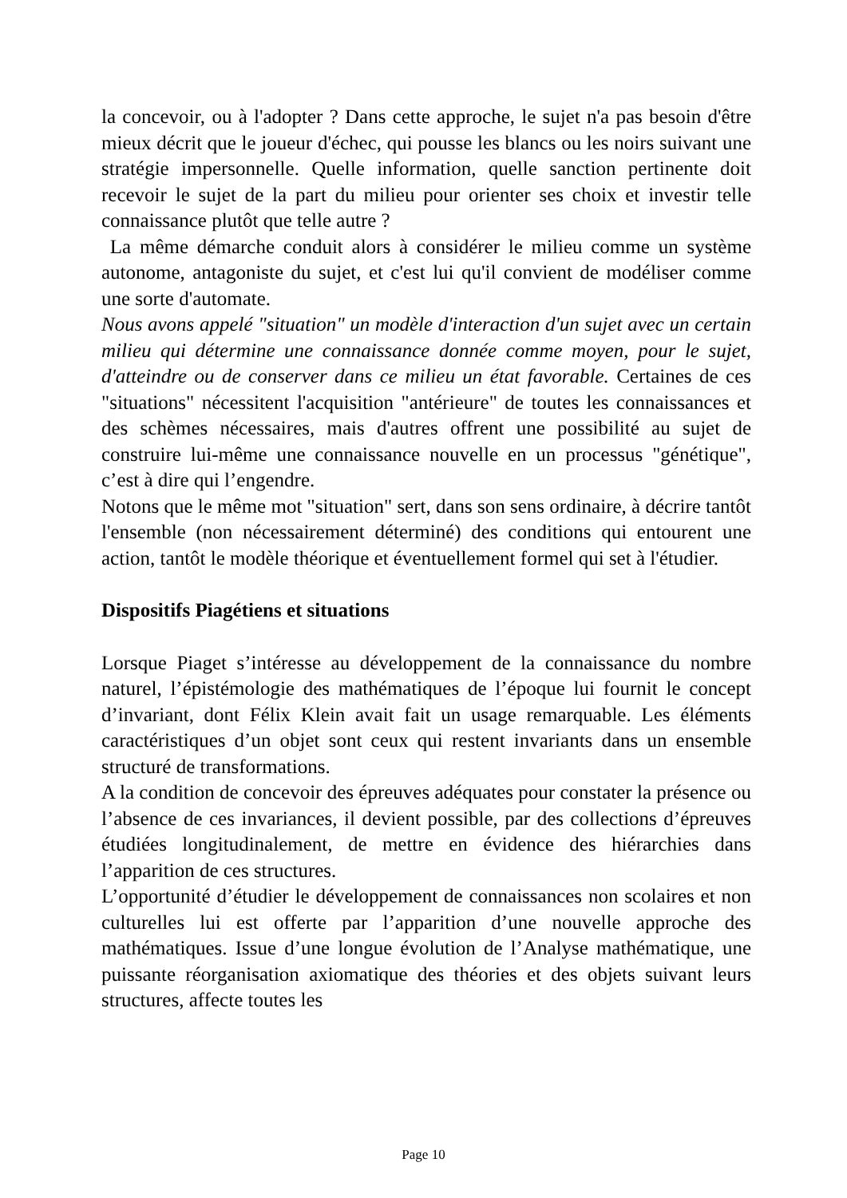la concevoir, ou à l'adopter ? Dans cette approche, le sujet n'a pas besoin d'être mieux décrit que le joueur d'échec, qui pousse les blancs ou les noirs suivant une stratégie impersonnelle. Quelle information, quelle sanction pertinente doit recevoir le sujet de la part du milieu pour orienter ses choix et investir telle connaissance plutôt que telle autre ?
La même démarche conduit alors à considérer le milieu comme un système autonome, antagoniste du sujet, et c'est lui qu'il convient de modéliser comme une sorte d'automate.
Nous avons appelé "situation" un modèle d'interaction d'un sujet avec un certain milieu qui détermine une connaissance donnée comme moyen, pour le sujet, d'atteindre ou de conserver dans ce milieu un état favorable. Certaines de ces "situations" nécessitent l'acquisition "antérieure" de toutes les connaissances et des schèmes nécessaires, mais d'autres offrent une possibilité au sujet de construire lui-même une connaissance nouvelle en un processus "génétique", c’est à dire qui l’engendre.
Notons que le même mot "situation" sert, dans son sens ordinaire, à décrire tantôt l'ensemble (non nécessairement déterminé) des conditions qui entourent une action, tantôt le modèle théorique et éventuellement formel qui set à l'étudier.
Dispositifs Piagétiens et situations
Lorsque Piaget s’intéresse au développement de la connaissance du nombre naturel, l’épistémologie des mathématiques de l’époque lui fournit le concept d’invariant, dont Félix Klein avait fait un usage remarquable. Les éléments caractéristiques d’un objet sont ceux qui restent invariants dans un ensemble structuré de transformations.
A la condition de concevoir des épreuves adéquates pour constater la présence ou l’absence de ces invariances, il devient possible, par des collections d’épreuves étudiées longitudinalement, de mettre en évidence des hiérarchies dans l’apparition de ces structures.
L’opportunité d’étudier le développement de connaissances non scolaires et non culturelles lui est offerte par l’apparition d’une nouvelle approche des mathématiques. Issue d’une longue évolution de l’Analyse mathématique, une puissante réorganisation axiomatique des théories et des objets suivant leurs structures, affecte toutes les
Page 10